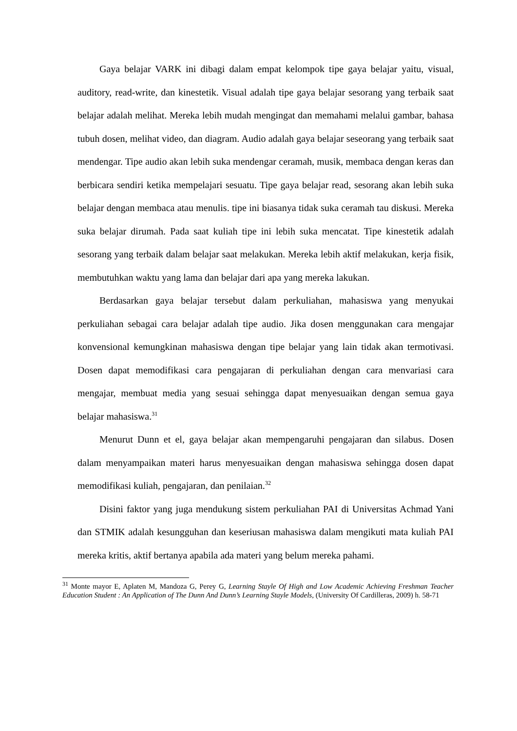Gaya belajar VARK ini dibagi dalam empat kelompok tipe gaya belajar yaitu, visual, auditory, read-write, dan kinestetik. Visual adalah tipe gaya belajar sesorang yang terbaik saat belajar adalah melihat. Mereka lebih mudah mengingat dan memahami melalui gambar, bahasa tubuh dosen, melihat video, dan diagram. Audio adalah gaya belajar seseorang yang terbaik saat mendengar. Tipe audio akan lebih suka mendengar ceramah, musik, membaca dengan keras dan berbicara sendiri ketika mempelajari sesuatu. Tipe gaya belajar read, sesorang akan lebih suka belajar dengan membaca atau menulis. tipe ini biasanya tidak suka ceramah tau diskusi. Mereka suka belajar dirumah. Pada saat kuliah tipe ini lebih suka mencatat. Tipe kinestetik adalah sesorang yang terbaik dalam belajar saat melakukan. Mereka lebih aktif melakukan, kerja fisik, membutuhkan waktu yang lama dan belajar dari apa yang mereka lakukan.
Berdasarkan gaya belajar tersebut dalam perkuliahan, mahasiswa yang menyukai perkuliahan sebagai cara belajar adalah tipe audio. Jika dosen menggunakan cara mengajar konvensional kemungkinan mahasiswa dengan tipe belajar yang lain tidak akan termotivasi. Dosen dapat memodifikasi cara pengajaran di perkuliahan dengan cara menvariasi cara mengajar, membuat media yang sesuai sehingga dapat menyesuaikan dengan semua gaya belajar mahasiswa.<sup>31</sup>
Menurut Dunn et el, gaya belajar akan mempengaruhi pengajaran dan silabus. Dosen dalam menyampaikan materi harus menyesuaikan dengan mahasiswa sehingga dosen dapat memodifikasi kuliah, pengajaran, dan penilaian.<sup>32</sup>
Disini faktor yang juga mendukung sistem perkuliahan PAI di Universitas Achmad Yani dan STMIK adalah kesungguhan dan keseriusan mahasiswa dalam mengikuti mata kuliah PAI mereka kritis, aktif bertanya apabila ada materi yang belum mereka pahami.
<sup>31</sup> Monte mayor E, Aplaten M, Mandoza G, Perey G, Learning Stayle Of High and Low Academic Achieving Freshman Teacher Education Student : An Application of The Dunn And Dunn’s Learning Stayle Models, (University Of Cardilleras, 2009) h. 58-71